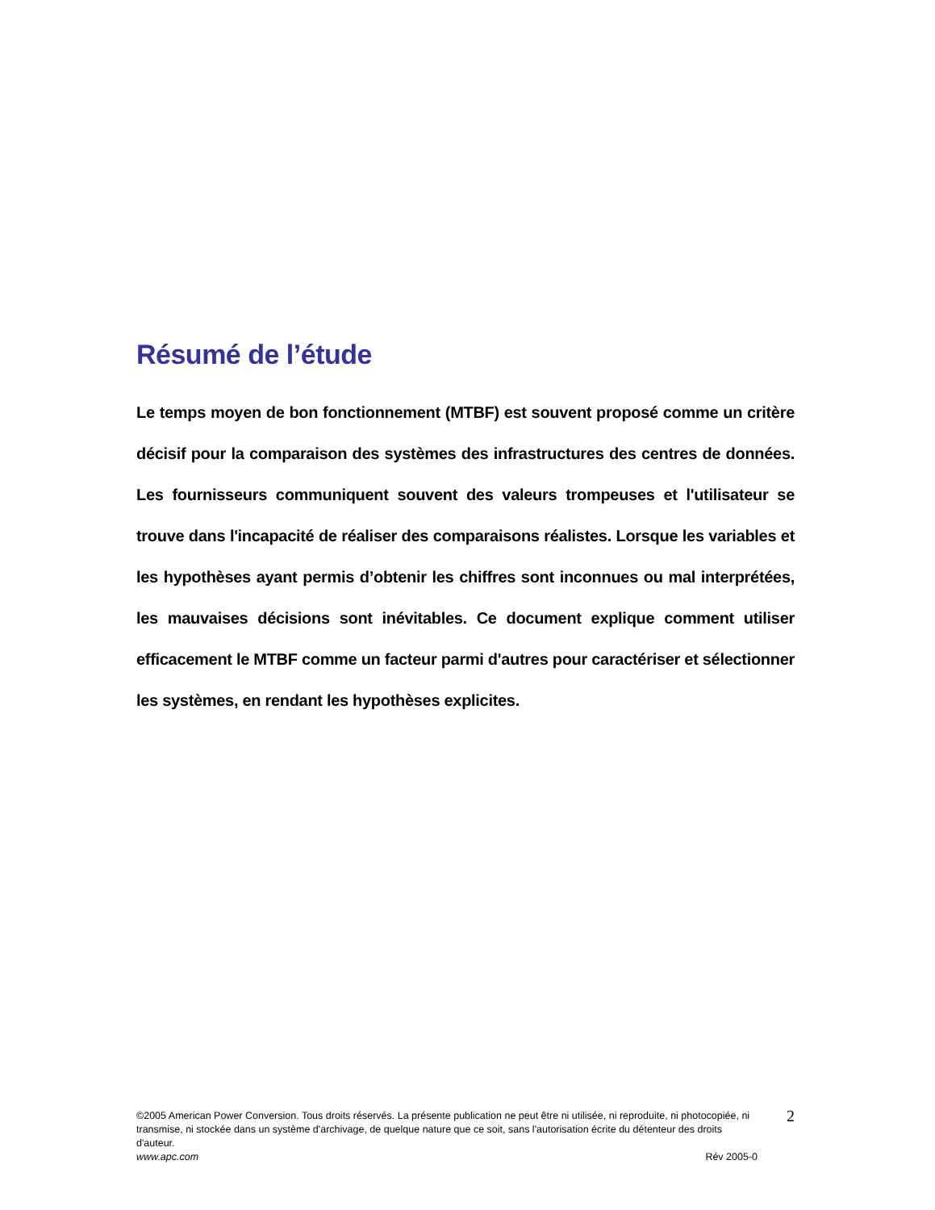Résumé de l’étude
Le temps moyen de bon fonctionnement (MTBF) est souvent proposé comme un critère décisif pour la comparaison des systèmes des infrastructures des centres de données. Les fournisseurs communiquent souvent des valeurs trompeuses et l'utilisateur se trouve dans l'incapacité de réaliser des comparaisons réalistes. Lorsque les variables et les hypothèses ayant permis d’obtenir les chiffres sont inconnues ou mal interprétées, les mauvaises décisions sont inévitables. Ce document explique comment utiliser efficacement le MTBF comme un facteur parmi d'autres pour caractériser et sélectionner les systèmes, en rendant les hypothèses explicites.
©2005 American Power Conversion. Tous droits réservés. La présente publication ne peut être ni utilisée, ni reproduite, ni photocopiée, ni transmise, ni stockée dans un système d'archivage, de quelque nature que ce soit, sans l'autorisation écrite du détenteur des droits d'auteur.
www.apc.com Rév 2005-0
2